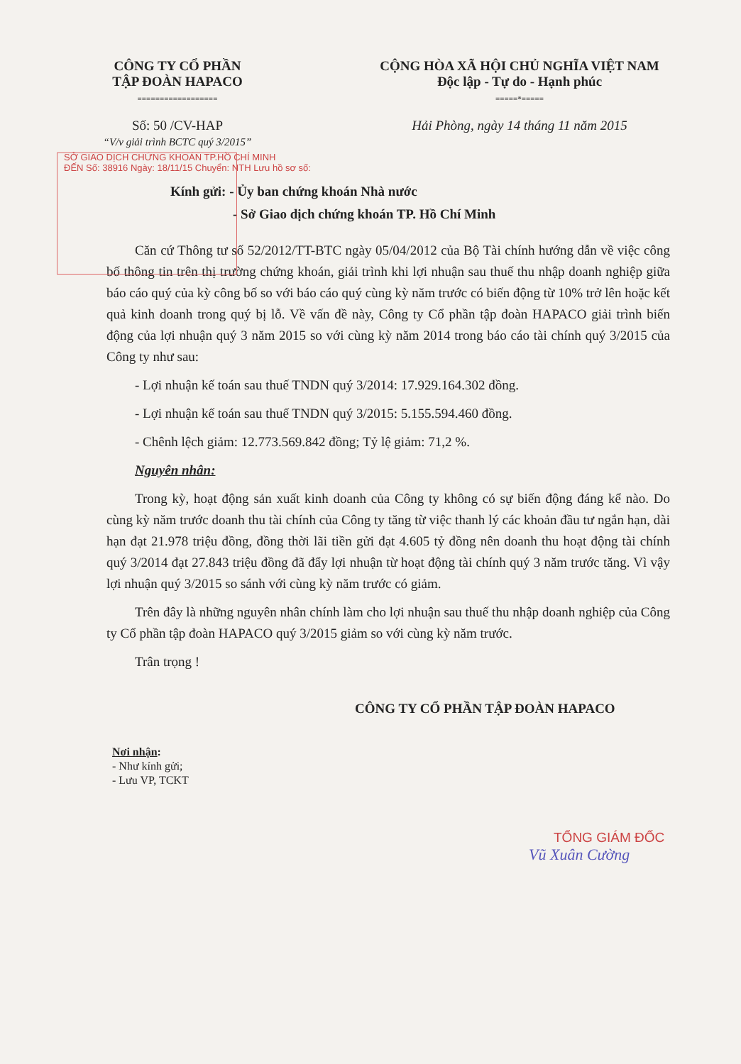CÔNG TY CỔ PHẦN
TẬP ĐOÀN HAPACO
==================
CỘNG HÒA XÃ HỘI CHỦ NGHĨA VIỆT NAM
Độc lập - Tự do - Hạnh phúc
=====*=====
Số: 50 /CV-HAP
“V/v giải trình BCTC quý 3/2015”
Hải Phòng, ngày 14 tháng 11 năm 2015
SỞ GIAO DỊCH CHỨNG KHOÁN TP.HỒ CHÍ MINH
ĐẾN Số: 38916 Ngày: 18/11/15 Chuyển: NTH Lưu hồ sơ số:
Kính gửi: - Ủy ban chứng khoán Nhà nước
- Sở Giao dịch chứng khoán TP. Hồ Chí Minh
Căn cứ Thông tư số 52/2012/TT-BTC ngày 05/04/2012 của Bộ Tài chính hướng dẫn về việc công bố thông tin trên thị trường chứng khoán, giải trình khi lợi nhuận sau thuế thu nhập doanh nghiệp giữa báo cáo quý của kỳ công bố so với báo cáo quý cùng kỳ năm trước có biến động từ 10% trở lên hoặc kết quả kinh doanh trong quý bị lỗ. Về vấn đề này, Công ty Cổ phần tập đoàn HAPACO giải trình biến động của lợi nhuận quý 3 năm 2015 so với cùng kỳ năm 2014 trong báo cáo tài chính quý 3/2015 của Công ty như sau:
- Lợi nhuận kế toán sau thuế TNDN quý 3/2014: 17.929.164.302 đồng.
- Lợi nhuận kế toán sau thuế TNDN quý 3/2015: 5.155.594.460 đồng.
- Chênh lệch giảm: 12.773.569.842 đồng; Tỷ lệ giảm: 71,2 %.
Nguyên nhân:
Trong kỳ, hoạt động sản xuất kinh doanh của Công ty không có sự biến động đáng kể nào. Do cùng kỳ năm trước doanh thu tài chính của Công ty tăng từ việc thanh lý các khoản đầu tư ngắn hạn, dài hạn đạt 21.978 triệu đồng, đồng thời lãi tiền gửi đạt 4.605 tỷ đồng nên doanh thu hoạt động tài chính quý 3/2014 đạt 27.843 triệu đồng đã đẩy lợi nhuận từ hoạt động tài chính quý 3 năm trước tăng. Vì vậy lợi nhuận quý 3/2015 so sánh với cùng kỳ năm trước có giảm.
Trên đây là những nguyên nhân chính làm cho lợi nhuận sau thuế thu nhập doanh nghiệp của Công ty Cổ phần tập đoàn HAPACO quý 3/2015 giảm so với cùng kỳ năm trước.
Trân trọng !
CÔNG TY CỔ PHẦN TẬP ĐOÀN HAPACO
Nơi nhận:
- Như kính gửi;
- Lưu VP, TCKT
TỔNG GIÁM ĐỐC
Vũ Xuân Cường